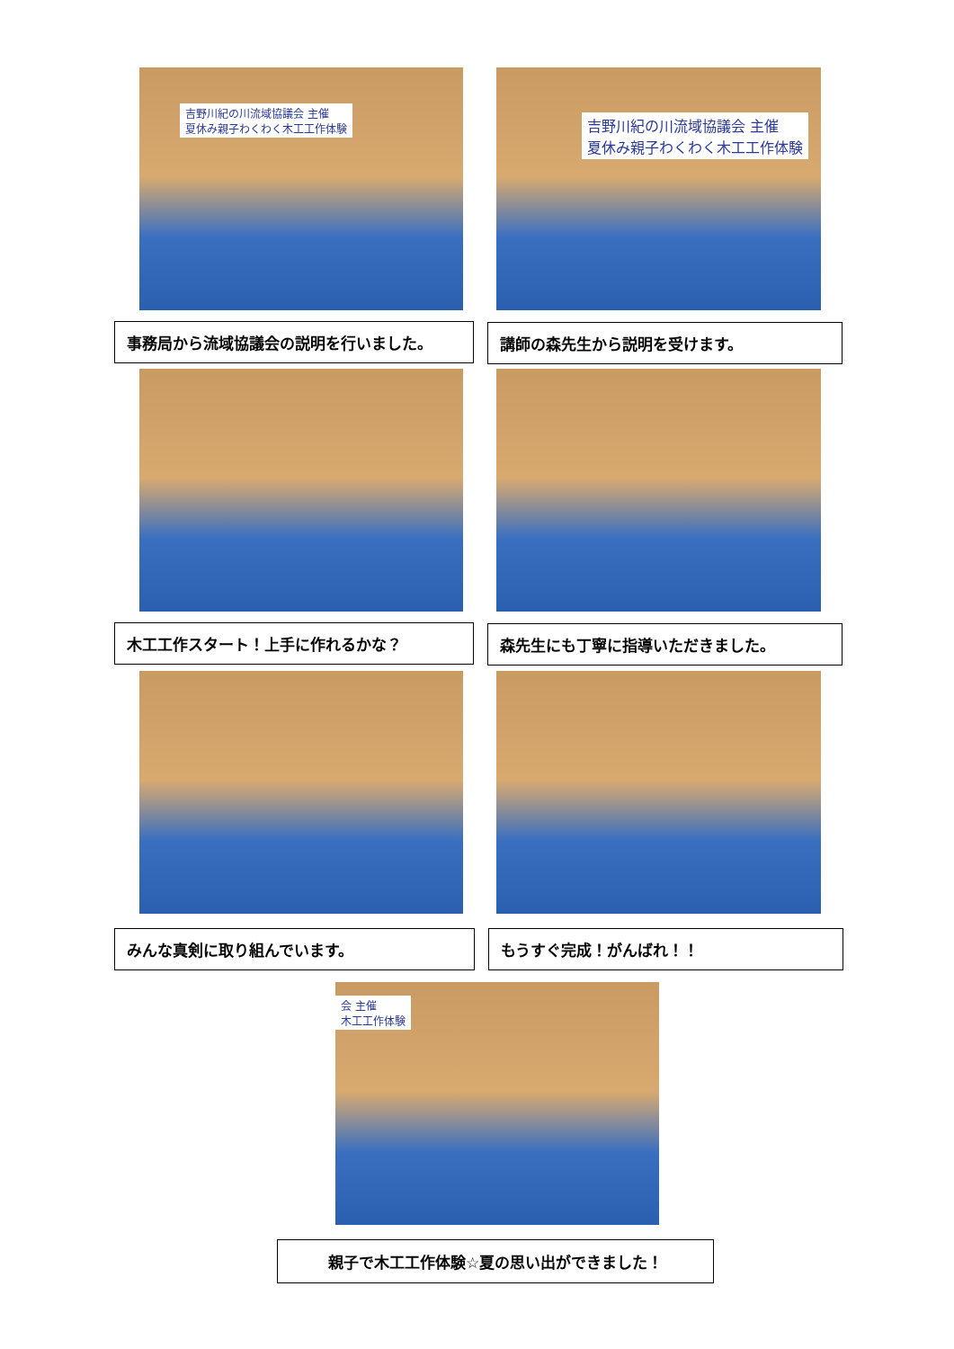吉野川紀の川流域協議会 主催
夏休み親子わくわく木工工作体験
吉野川紀の川流域協議会 主催
夏休み親子わくわく木工工作体験
事務局から流域協議会の説明を行いました。 講師の森先生から説明を受けます。
木工工作スタート！上手に作れるかな？ 森先生にも丁寧に指導いただきました。
みんな真剣に取り組んでいます。 もうすぐ完成！がんばれ！！
会 主催
木工工作体験
親子で木工工作体験☆夏の思い出ができました！